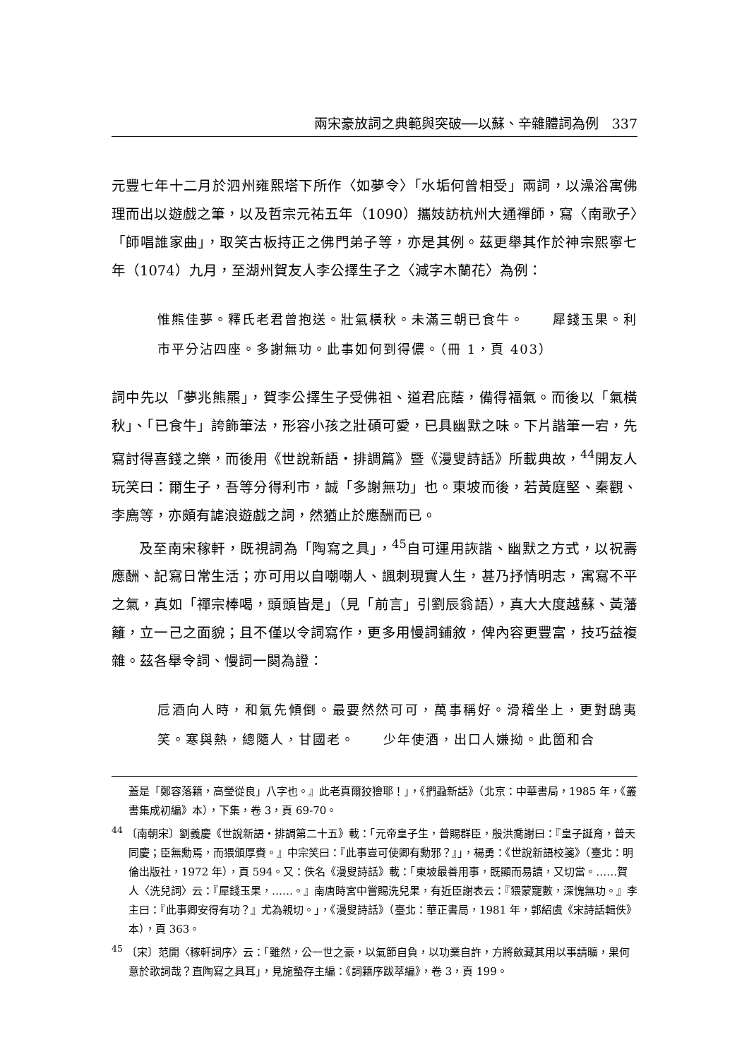兩宋豪放詞之典範與突破──以蘇、辛雜體詞為例　337
元豐七年十二月於泗州雍熙塔下所作〈如夢令〉「水垢何曾相受」兩詞，以澡浴寓佛理而出以遊戲之筆，以及哲宗元祐五年（1090）攜妓訪杭州大通禪師，寫〈南歌子〉「師唱誰家曲」，取笑古板持正之佛門弟子等，亦是其例。茲更舉其作於神宗熙寧七年（1074）九月，至湖州賀友人李公擇生子之〈減字木蘭花〉為例：
惟熊佳夢。釋氏老君曾抱送。壯氣橫秋。未滿三朝已食牛。　　犀錢玉果。利市平分沾四座。多謝無功。此事如何到得儂。（冊 1，頁 403）
詞中先以「夢兆熊羆」，賀李公擇生子受佛祖、道君庇蔭，備得福氣。而後以「氣橫秋」、「已食牛」誇飾筆法，形容小孩之壯碩可愛，已具幽默之味。下片諧筆一宕，先寫討得喜錢之樂，而後用《世說新語‧排調篇》暨《漫叟詩話》所載典故，<sup>44</sup>開友人玩笑曰：爾生子，吾等分得利市，誠「多謝無功」也。東坡而後，若黃庭堅、秦觀、李廌等，亦頗有謔浪遊戲之詞，然猶止於應酬而已。
及至南宋稼軒，既視詞為「陶寫之具」，<sup>45</sup>自可運用詼諧、幽默之方式，以祝壽應酬、記寫日常生活；亦可用以自嘲嘲人、諷刺現實人生，甚乃抒情明志，寓寫不平之氣，真如「禪宗棒喝，頭頭皆是」（見「前言」引劉辰翁語），真大大度越蘇、黃藩籬，立一己之面貌；且不僅以令詞寫作，更多用慢詞鋪敘，俾內容更豐富，技巧益複雜。茲各舉令詞、慢詞一闋為證：
卮酒向人時，和氣先傾倒。最要然然可可，萬事稱好。滑稽坐上，更對鴟夷笑。寒與熱，總隨人，甘國老。　　少年使酒，出口人嫌拗。此箇和合
蓋是「鄭容落籍，高瑩從良」八字也。』此老真爾狡獪耶！」，《捫蝨新話》（北京：中華書局，1985 年，《叢書集成初編》本），下集，卷 3，頁 69-70。
<sup>44</sup> 〔南朝宋〕劉義慶《世說新語‧排調第二十五》載：「元帝皇子生，普賜群臣，殷洪喬謝曰：『皇子誕育，普天同慶；臣無勳焉，而猥頒厚賚。』中宗笑曰：『此事豈可使卿有勳邪？』」，楊勇：《世說新語校箋》（臺北：明倫出版社，1972 年），頁 594。又：佚名《漫叟詩話》載：「東坡最善用事，既顯而易讀，又切當。……賀人〈洗兒詞〉云：『犀錢玉果，……。』南唐時宮中嘗賜洗兒果，有近臣謝表云：『猥蒙寵數，深愧無功。』李主曰：『此事卿安得有功？』尤為親切。」，《漫叟詩話》（臺北：華正書局，1981 年，郭紹虞《宋詩話輯佚》本），頁 363。
<sup>45</sup> 〔宋〕范開〈稼軒詞序〉云：「雖然，公一世之豪，以氣節自負，以功業自許，方將斂藏其用以事請曠，果何意於歌詞哉？直陶寫之具耳」，見施蟄存主編：《詞籍序跋萃編》，卷 3，頁 199。